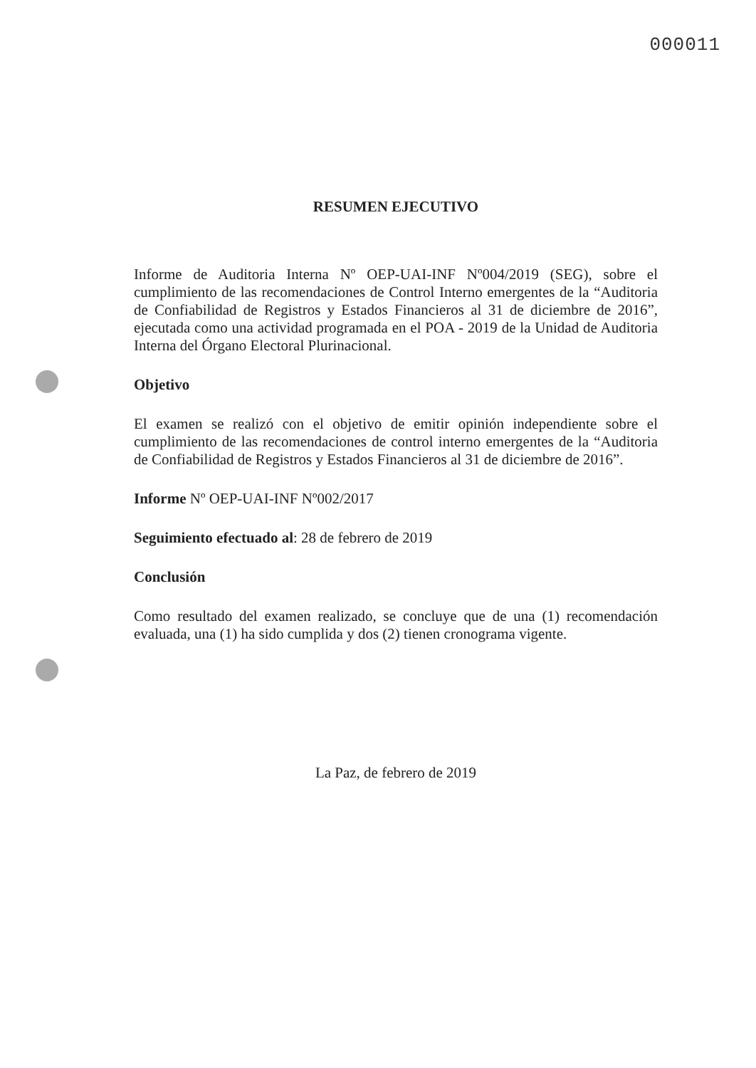000011
RESUMEN EJECUTIVO
Informe de Auditoria Interna Nº OEP-UAI-INF Nº004/2019 (SEG), sobre el cumplimiento de las recomendaciones de Control Interno emergentes de la “Auditoria de Confiabilidad de Registros y Estados Financieros al 31 de diciembre de 2016”, ejecutada como una actividad programada en el POA - 2019 de la Unidad de Auditoria Interna del Órgano Electoral Plurinacional.
Objetivo
El examen se realizó con el objetivo de emitir opinión independiente sobre el cumplimiento de las recomendaciones de control interno emergentes de la “Auditoria de Confiabilidad de Registros y Estados Financieros al 31 de diciembre de 2016”.
Informe Nº OEP-UAI-INF Nº002/2017
Seguimiento efectuado al: 28 de febrero de 2019
Conclusión
Como resultado del examen realizado, se concluye que de una (1) recomendación evaluada, una (1) ha sido cumplida y dos (2) tienen cronograma vigente.
La Paz, de febrero de 2019